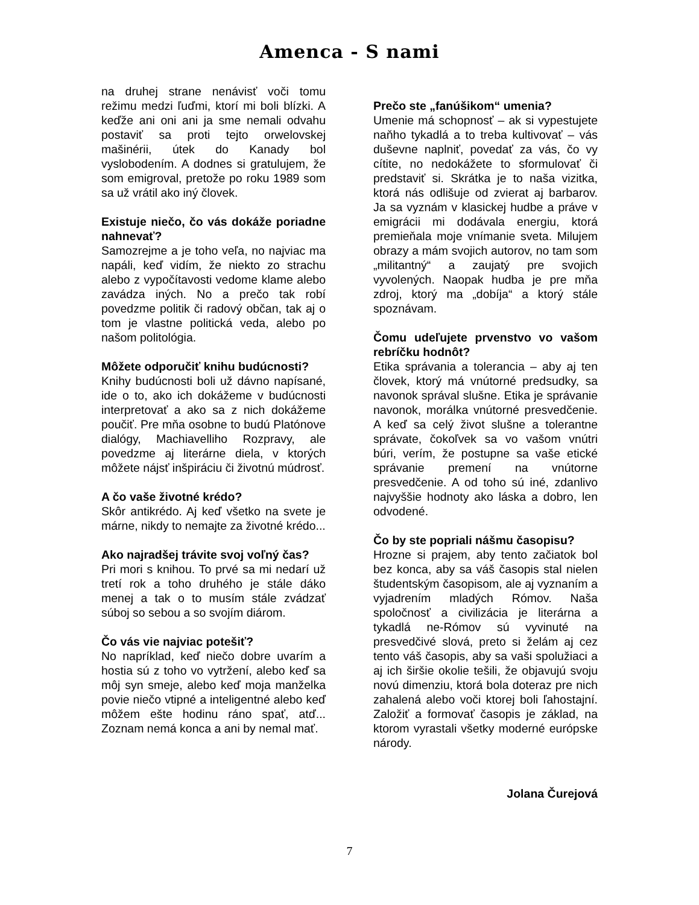Amenca - S nami
na druhej strane nenávisť voči tomu režimu medzi ľuďmi, ktorí mi boli blízki. A keďže ani oni ani ja sme nemali odvahu postaviť sa proti tejto orwelovskej mašinérii, útek do Kanady bol vyslobodením. A dodnes si gratulujem, že som emigroval, pretože po roku 1989 som sa už vrátil ako iný človek.
Existuje niečo, čo vás dokáže poriadne nahnevať?
Samozrejme a je toho veľa, no najviac ma napáli, keď vidím, že niekto zo strachu alebo z vypočítavosti vedome klame alebo zavádza iných. No a prečo tak robí povedzme politik či radový občan, tak aj o tom je vlastne politická veda, alebo po našom politológia.
Môžete odporučiť knihu budúcnosti?
Knihy budúcnosti boli už dávno napísané, ide o to, ako ich dokážeme v budúcnosti interpretovať a ako sa z nich dokážeme poučiť. Pre mňa osobne to budú Platónove dialógy, Machiavelliho Rozpravy, ale povedzme aj literárne diela, v ktorých môžete nájsť inšpiráciu či životnú múdrosť.
A čo vaše životné krédo?
Skôr antikrédo. Aj keď všetko na svete je márne, nikdy to nemajte za životné krédo...
Ako najradšej trávite svoj voľný čas?
Pri mori s knihou. To prvé sa mi nedarí už tretí rok a toho druhého je stále dáko menej a tak o to musím stále zvádzať súboj so sebou a so svojím diárom.
Čo vás vie najviac potešiť?
No napríklad, keď niečo dobre uvarím a hostia sú z toho vo vytržení, alebo keď sa môj syn smeje, alebo keď moja manželka povie niečo vtipné a inteligentné alebo keď môžem ešte hodinu ráno spať, atď... Zoznam nemá konca a ani by nemal mať.
Prečo ste „fanúšikom“ umenia?
Umenie má schopnosť – ak si vypestujete naňho tykadlá a to treba kultivovať – vás duševne naplniť, povedať za vás, čo vy cítite, no nedokážete to sformulovať či predstaviť si. Skrátka je to naša vizitka, ktorá nás odlišuje od zvierat aj barbarov. Ja sa vyznám v klasickej hudbe a práve v emigrácii mi dodávala energiu, ktorá premieňala moje vnímanie sveta. Milujem obrazy a mám svojich autorov, no tam som „militantný“ a zaujatý pre svojich vyvolených. Naopak hudba je pre mňa zdroj, ktorý ma „dobíja“ a ktorý stále spoznávam.
Čomu udeľujete prvenstvo vo vašom rebríčku hodnôt?
Etika správania a tolerancia – aby aj ten človek, ktorý má vnútorné predsudky, sa navonok správal slušne. Etika je správanie navonok, morálka vnútorné presvedčenie. A keď sa celý život slušne a tolerantne správate, čokoľvek sa vo vašom vnútri búri, verím, že postupne sa vaše etické správanie premení na vnútorne presvedčenie. A od toho sú iné, zdanlivo najvyššie hodnoty ako láska a dobro, len odvodené.
Čo by ste popriali nášmu časopisu?
Hrozne si prajem, aby tento začiatok bol bez konca, aby sa váš časopis stal nielen študentským časopisom, ale aj vyznaním a vyjadrením mladých Rómov. Naša spoločnosť a civilizácia je literárna a tykadlá ne-Rómov sú vyvinuté na presvedčivé slová, preto si želám aj cez tento váš časopis, aby sa vaši spolužiaci a aj ich širšie okolie tešili, že objavujú svoju novú dimenziu, ktorá bola doteraz pre nich zahalená alebo voči ktorej boli ľahostajní. Založiť a formovať časopis je základ, na ktorom vyrastali všetky moderné európske národy.
Jolana Čurejová
7